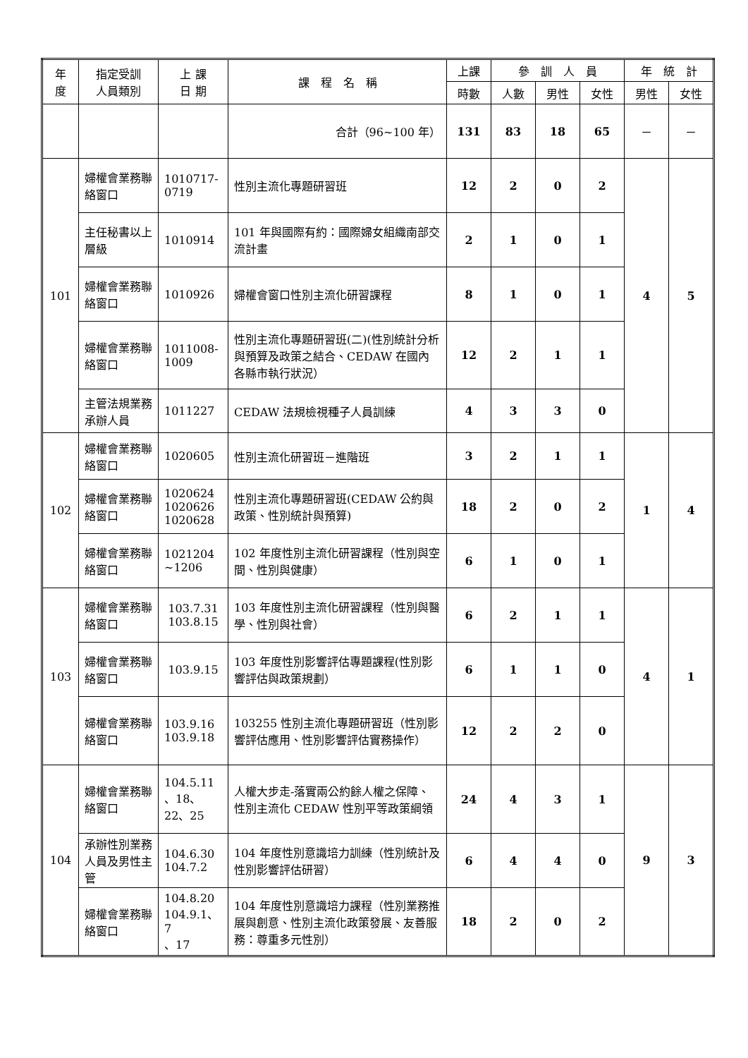| 年 度 | 指定受訓 人員類別 | 上 課 日 期 | 課 程 名 稱 | 上課 | 參 訓 人 員 | | | 年 統 計 | |
| --- | --- | --- | --- | --- | --- | --- | --- | --- | --- |
| | | | | 時數 | 人數 | 男性 | 女性 | 男性 | 女性 |
| | | | 合計（96~100 年） | 131 | 83 | 18 | 65 | － | － |
| 101 | 婦權會業務聯絡窗口 | 1010717-0719 | 性別主流化專題研習班 | 12 | 2 | 0 | 2 | 4 | 5 |
| | 主任秘書以上層級 | 1010914 | 101 年與國際有約：國際婦女組織南部交流計畫 | 2 | 1 | 0 | 1 | | |
| | 婦權會業務聯絡窗口 | 1010926 | 婦權會窗口性別主流化研習課程 | 8 | 1 | 0 | 1 | | |
| | 婦權會業務聯絡窗口 | 1011008-1009 | 性別主流化專題研習班(二)(性別統計分析與預算及政策之結合、CEDAW 在國內各縣市執行狀況） | 12 | 2 | 1 | 1 | | |
| | 主管法規業務承辦人員 | 1011227 | CEDAW 法規檢視種子人員訓練 | 4 | 3 | 3 | 0 | | |
| 102 | 婦權會業務聯絡窗口 | 1020605 | 性別主流化研習班－進階班 | 3 | 2 | 1 | 1 | 1 | 4 |
| | 婦權會業務聯絡窗口 | 1020624 1020626 1020628 | 性別主流化專題研習班(CEDAW 公約與政策、性別統計與預算) | 18 | 2 | 0 | 2 | | |
| | 婦權會業務聯絡窗口 | 1021204 ~1206 | 102 年度性別主流化研習課程（性別與空間、性別與健康） | 6 | 1 | 0 | 1 | | |
| 103 | 婦權會業務聯絡窗口 | 103.7.31 103.8.15 | 103 年度性別主流化研習課程（性別與醫學、性別與社會） | 6 | 2 | 1 | 1 | 4 | 1 |
| | 婦權會業務聯絡窗口 | 103.9.15 | 103 年度性別影響評估專題課程(性別影響評估與政策規劃） | 6 | 1 | 1 | 0 | | |
| | 婦權會業務聯絡窗口 | 103.9.16 103.9.18 | 103255 性別主流化專題研習班（性別影響評估應用、性別影響評估實務操作） | 12 | 2 | 2 | 0 | | |
| 104 | 婦權會業務聯絡窗口 | 104.5.11 、18、22、25 | 人權大步走-落實兩公約餘人權之保障、性別主流化 CEDAW 性別平等政策綱領 | 24 | 4 | 3 | 1 | 9 | 3 |
| | 承辦性別業務人員及男性主管 | 104.6.30 104.7.2 | 104 年度性別意識培力訓練（性別統計及性別影響評估研習） | 6 | 4 | 4 | 0 | | |
| | 婦權會業務聯絡窗口 | 104.8.20 104.9.1、7 、17 | 104 年度性別意識培力課程（性別業務推展與創意、性別主流化政策發展、友善服務：尊重多元性別） | 18 | 2 | 0 | 2 | | |